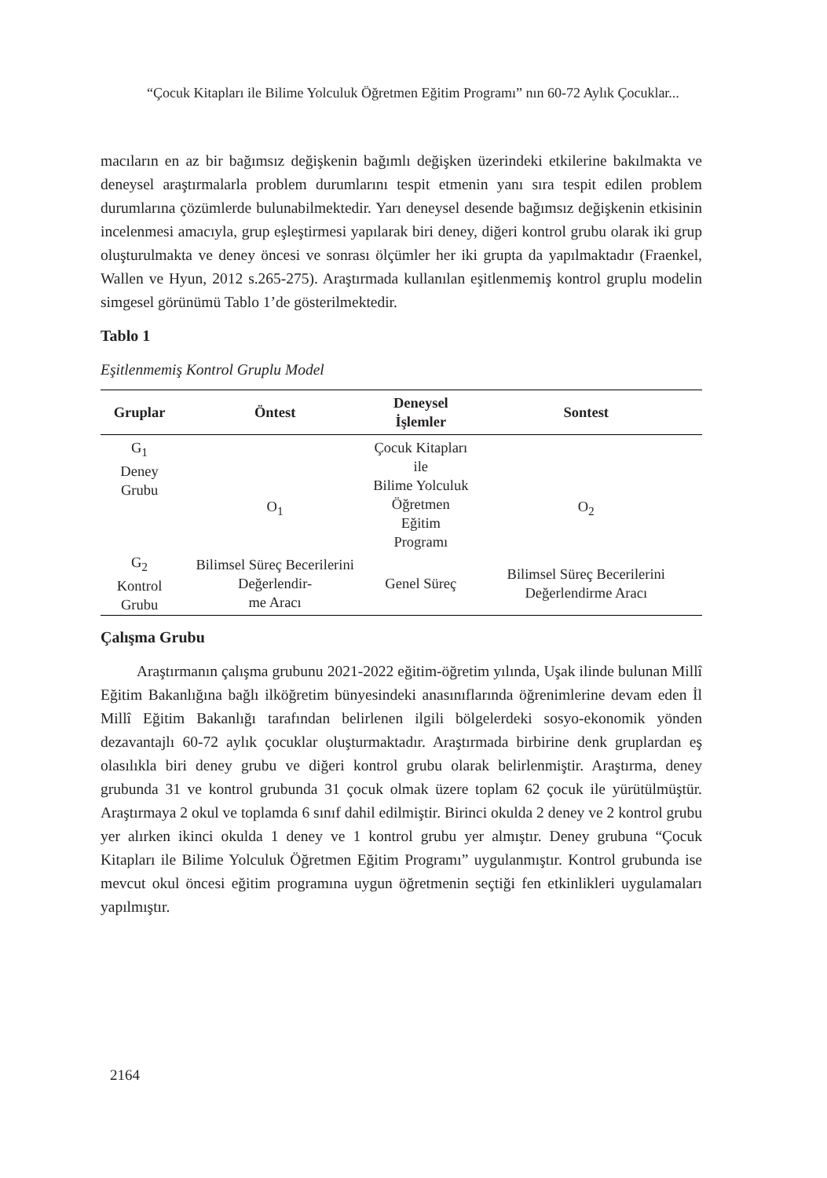“Çocuk Kitapları ile Bilime Yolculuk Öğretmen Eğitim Programı” nın 60-72 Aylık Çocuklar...
macıların en az bir bağımsız değişkenin bağımlı değişken üzerindeki etkilerine bakılmakta ve deneysel araştırmalarla problem durumlarını tespit etmenin yanı sıra tespit edilen problem durumlarına çözümlerde bulunabilmektedir. Yarı deneysel desende bağımsız değişkenin etkisinin incelenmesi amacıyla, grup eşleştirmesi yapılarak biri deney, diğeri kontrol grubu olarak iki grup oluşturulmakta ve deney öncesi ve sonrası ölçümler her iki grupta da yapılmaktadır (Fraenkel, Wallen ve Hyun, 2012 s.265-275). Araştırmada kullanılan eşitlenmemiş kontrol gruplu modelin simgesel görünümü Tablo 1’de gösterilmektedir.
Tablo 1
Eşitlenmemiş Kontrol Gruplu Model
| Gruplar | Öntest | Deneysel İşlemler | Sontest |
| --- | --- | --- | --- |
| G<sub>1</sub> Deney Grubu | O<sub>1</sub> | Çocuk Kitapları ile Bilime Yolculuk Öğretmen Eğitim Programı | O<sub>2</sub> |
| G<sub>2</sub> Kontrol Grubu | Bilimsel Süreç Becerilerini Değerlendir- me Aracı | Genel Süreç | Bilimsel Süreç Becerilerini Değerlendirme Aracı |
Çalışma Grubu
Araştırmanın çalışma grubunu 2021-2022 eğitim-öğretim yılında, Uşak ilinde bulunan Millî Eğitim Bakanlığına bağlı ilköğretim bünyesindeki anasınıflarında öğrenimlerine devam eden İl Millî Eğitim Bakanlığı tarafından belirlenen ilgili bölgelerdeki sosyo-ekonomik yönden dezavantajlı 60-72 aylık çocuklar oluşturmaktadır. Araştırmada birbirine denk gruplardan eş olasılıkla biri deney grubu ve diğeri kontrol grubu olarak belirlenmiştir. Araştırma, deney grubunda 31 ve kontrol grubunda 31 çocuk olmak üzere toplam 62 çocuk ile yürütülmüştür. Araştırmaya 2 okul ve toplamda 6 sınıf dahil edilmiştir. Birinci okulda 2 deney ve 2 kontrol grubu yer alırken ikinci okulda 1 deney ve 1 kontrol grubu yer almıştır. Deney grubuna “Çocuk Kitapları ile Bilime Yolculuk Öğretmen Eğitim Programı” uygulanmıştır. Kontrol grubunda ise mevcut okul öncesi eğitim programına uygun öğretmenin seçtiği fen etkinlikleri uygulamaları yapılmıştır.
2164